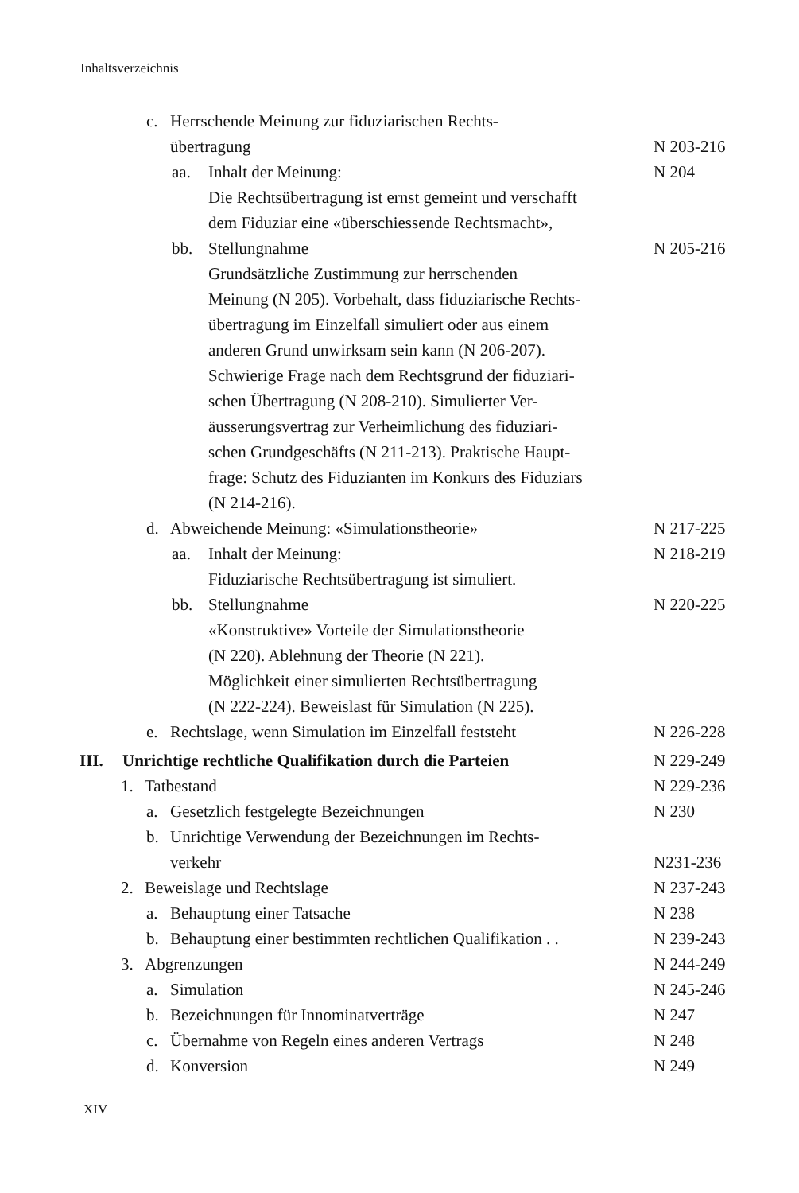Inhaltsverzeichnis
c. Herrschende Meinung zur fiduziarischen Rechts-
übertragung N 203-216
aa. Inhalt der Meinung: N 204
Die Rechtsübertragung ist ernst gemeint und verschafft
dem Fiduziar eine «überschiessende Rechtsmacht»,
bb. Stellungnahme N 205-216
Grundsätzliche Zustimmung zur herrschenden
Meinung (N 205). Vorbehalt, dass fiduziarische Rechts-
übertragung im Einzelfall simuliert oder aus einem
anderen Grund unwirksam sein kann (N 206-207).
Schwierige Frage nach dem Rechtsgrund der fiduziari-
schen Übertragung (N 208-210). Simulierter Ver-
äusserungsvertrag zur Verheimlichung des fiduziari-
schen Grundgeschäfts (N 211-213). Praktische Haupt-
frage: Schutz des Fiduzianten im Konkurs des Fiduziars
(N 214-216).
d. Abweichende Meinung: «Simulationstheorie»
N 217-225
aa. Inhalt der Meinung: N 218-219
Fiduziarische Rechtsübertragung ist simuliert.
bb. Stellungnahme N 220-225
«Konstruktive» Vorteile der Simulationstheorie
(N 220). Ablehnung der Theorie (N 221).
Möglichkeit einer simulierten Rechtsübertragung
(N 222-224). Beweislast für Simulation (N 225).
e. Rechtslage, wenn Simulation im Einzelfall feststeht
N 226-228
III. Unrichtige rechtliche Qualifikation durch die Parteien
N 229-249
1. Tatbestand N 229-236
a. Gesetzlich festgelegte Bezeichnungen
N 230
b. Unrichtige Verwendung der Bezeichnungen im Rechts-
verkehr N231-236
2. Beweislage und Rechtslage N 237-243
a. Behauptung einer Tatsache N 238
b. Behauptung einer bestimmten rechtlichen Qualifikation . .
N 239-243
3. Abgrenzungen N 244-249
a. Simulation N 245-246
b. Bezeichnungen für Innominatverträge
N 247
c. Übernahme von Regeln eines anderen Vertrags
N 248
d. Konversion N 249
XIV